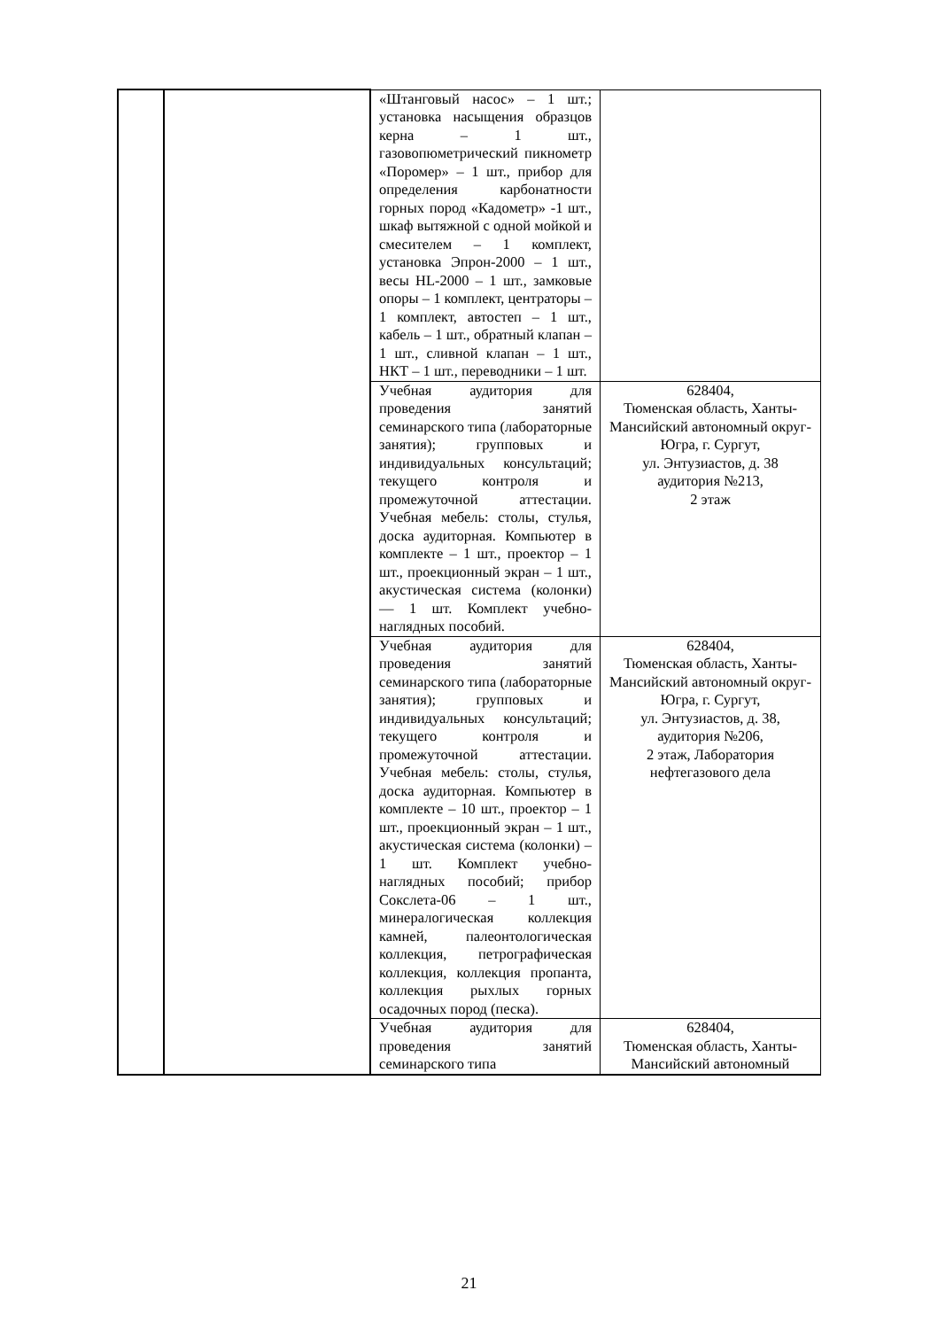| | | «Штанговый насос» – 1 шт.; установка насыщения образцов керна – 1 шт., газовопюметрический пикнометр «Поромер» – 1 шт., прибор для определения карбонатности горных пород «Кадометр» -1 шт., шкаф вытяжной с одной мойкой и смесителем – 1 комплект, установка Эпрон-2000 – 1 шт., весы HL-2000 – 1 шт., замковые опоры – 1 комплект, центраторы – 1 комплект, автостеп – 1 шт., кабель – 1 шт., обратный клапан – 1 шт., сливной клапан – 1 шт., НКТ – 1 шт., переводники – 1 шт. | |
| | | Учебная аудитория для проведения занятий семинарского типа (лабораторные занятия); групповых и индивидуальных консультаций; текущего контроля и промежуточной аттестации. Учебная мебель: столы, стулья, доска аудиторная. Компьютер в комплекте – 1 шт., проектор – 1 шт., проекционный экран – 1 шт., акустическая система (колонки) — 1 шт. Комплект учебно-наглядных пособий. | 628404, Тюменская область, Ханты-Мансийский автономный округ-Югра, г. Сургут, ул. Энтузиастов, д. 38 аудитория №213, 2 этаж |
| | | Учебная аудитория для проведения занятий семинарского типа (лабораторные занятия); групповых и индивидуальных консультаций; текущего контроля и промежуточной аттестации. Учебная мебель: столы, стулья, доска аудиторная. Компьютер в комплекте – 10 шт., проектор – 1 шт., проекционный экран – 1 шт., акустическая система (колонки) – 1 шт. Комплект учебно-наглядных пособий; прибор Сокслета-06 – 1 шт., минералогическая коллекция камней, палеонтологическая коллекция, петрографическая коллекция, коллекция пропанта, коллекция рыхлых горных осадочных пород (песка). | 628404, Тюменская область, Ханты-Мансийский автономный округ-Югра, г. Сургут, ул. Энтузиастов, д. 38, аудитория №206, 2 этаж, Лаборатория нефтегазового дела |
| | | Учебная аудитория для проведения занятий семинарского типа | 628404, Тюменская область, Ханты-Мансийский автономный |
21